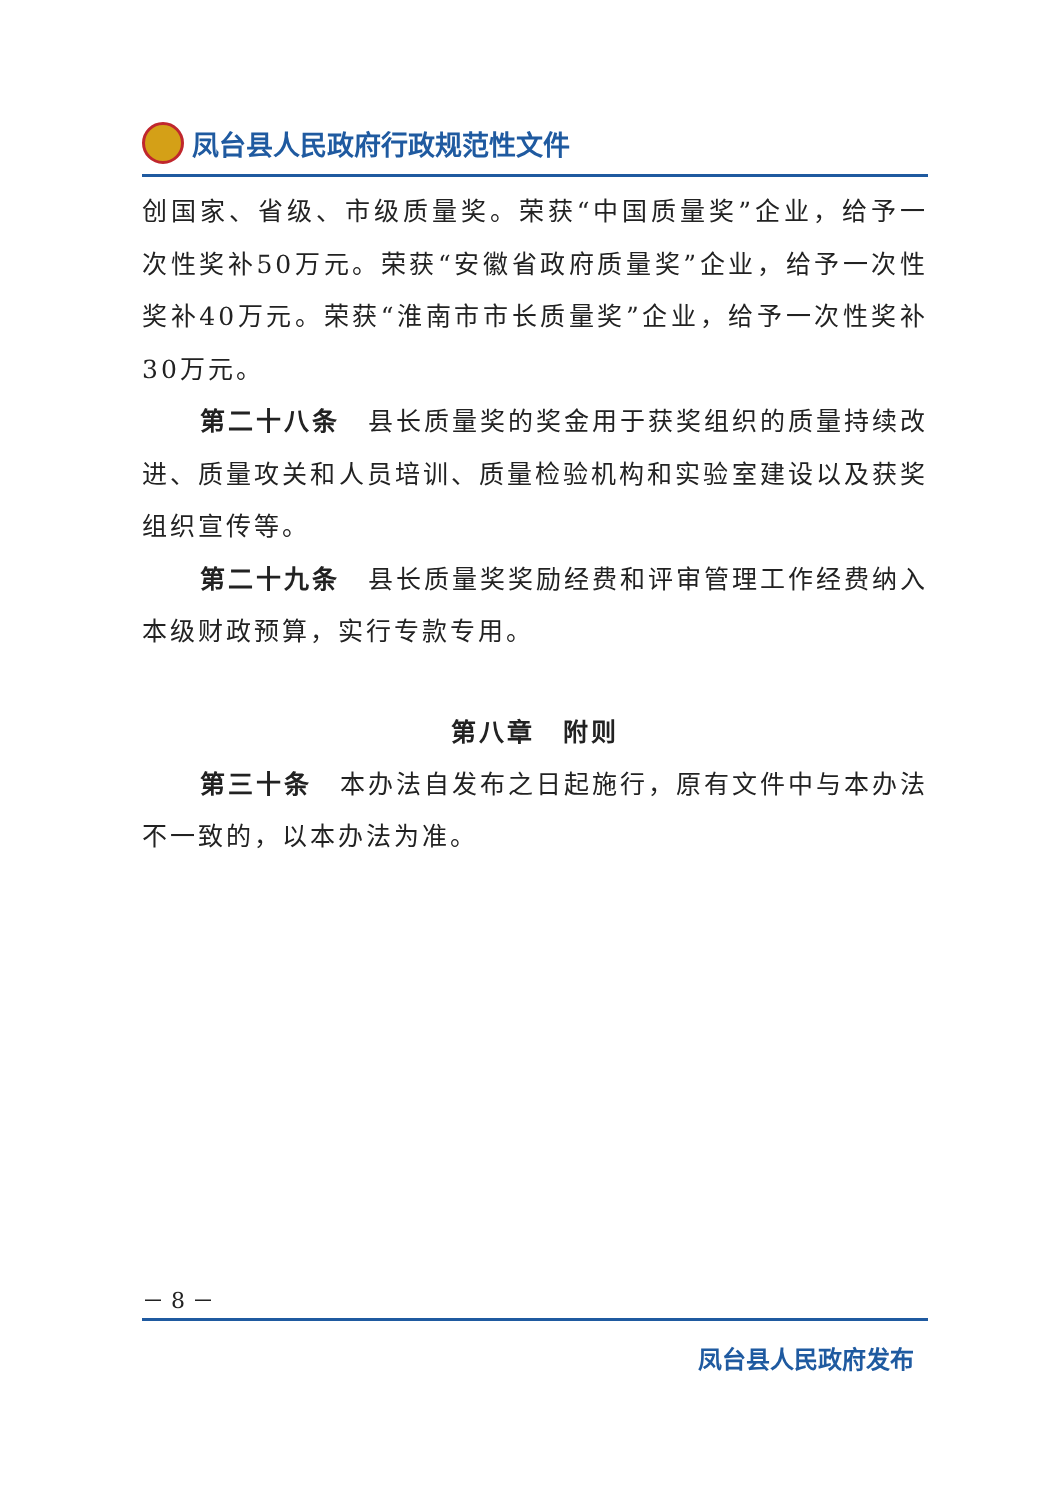凤台县人民政府行政规范性文件
创国家、省级、市级质量奖。荣获“中国质量奖”企业，给予一次性奖补50万元。荣获“安徽省政府质量奖”企业，给予一次性奖补40万元。荣获“淮南市市长质量奖”企业，给予一次性奖补30万元。
第二十八条　县长质量奖的奖金用于获奖组织的质量持续改进、质量攻关和人员培训、质量检验机构和实验室建设以及获奖组织宣传等。
第二十九条　县长质量奖奖励经费和评审管理工作经费纳入本级财政预算，实行专款专用。
第八章　附则
第三十条　本办法自发布之日起施行，原有文件中与本办法不一致的，以本办法为准。
－ 8 －
凤台县人民政府发布